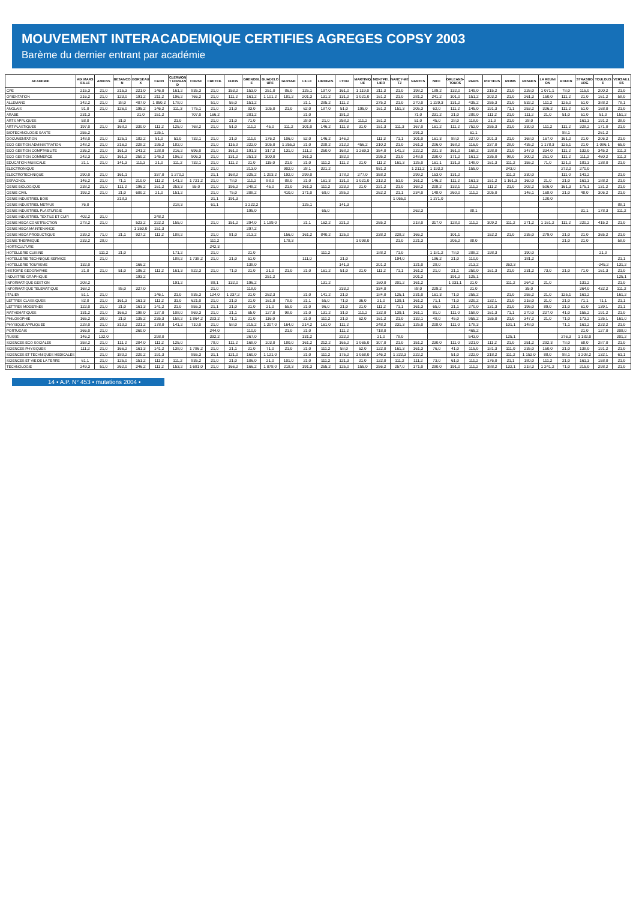MOUVEMENT INTERACADEMIQUE CERTIFIES AGREGES COPSY 2003
Barème du dernier entrant par académie
| ACADEMIE | AIX MARSEILLE | AMIENS | BESANCON | BORDEAUX | CAEN | CLERMONT FERRAND | CORSE | CRETEIL | DIJON | GRENOBLE | GUADELOUPE | GUYANE | LILLE | LIMOGES | LYON | MARTINIQUE | MONTPELLIER | NANCY-METZ | NANTES | NICE | ORLEANS-TOURS | PARIS | POITIERS | REIMS | RENNES | LA REUNION | ROUEN | STRASBOURG | TOULOUSE | VERSAILLES |
| --- | --- | --- | --- | --- | --- | --- | --- | --- | --- | --- | --- | --- | --- | --- | --- | --- | --- | --- | --- | --- | --- | --- | --- | --- | --- | --- | --- | --- | --- | --- |
| CPE | 215,3 | 21,0 | 215,3 | 221,0 | 146,0 | 161,2 | 835,3 | 21,0 | 153,2 | 153,0 | 251,0 | 86,0 | 125,1 | 197,0 | 161,0 | 1 119,0 | 211,3 | 21,0 | 198,2 | 189,2 | 132,0 | 149,0 | 215,2 | 21,0 | 226,0 | 1 071,1 | 78,0 | 115,0 | 200,2 | 21,0 |
| ORIENTATION | 216,2 | 21,0 | 123,0 | 191,2 | 211,2 | 196,2 | 766,2 | 21,0 | 111,2 | 161,2 | 1 101,2 | 181,2 | 201,3 | 131,2 | 131,2 | 1 021,0 | 161,2 | 21,0 | 281,2 | 241,2 | 101,0 | 151,2 | 203,2 | 21,0 | 261,3 | 150,0 | 111,2 | 21,0 | 161,2 | 58,0 |
| ALLEMAND | 342,2 | 21,0 | 38,0 | 407,0 | 1 050,2 | 178,0 | | 51,0 | 55,0 | 151,2 | | | 21,1 | 285,2 | 111,2 | | 275,2 | 21,0 | 270,0 | 1 229,3 | 131,2 | 435,2 | 255,3 | 21,0 | 532,2 | 111,2 | 125,0 | 51,0 | 388,2 | 78,1 |
| ANGLAIS | 91,0 | 21,0 | 126,0 | 195,2 | 146,2 | 111,3 | 775,1 | 21,0 | 21,0 | 93,0 | 105,0 | 21,0 | 62,0 | 187,0 | 51,0 | 195,0 | 161,2 | 151,3 | 205,3 | 62,0 | 111,2 | 145,0 | 191,3 | 71,1 | 253,2 | 326,2 | 111,2 | 51,0 | 168,0 | 21,0 |
| ARABE | 231,3 | | | 21,0 | 151,2 | | 707,0 | 166,2 | | 201,2 | | | 21,0 | | 181,2 | | | | 71,0 | 231,2 | 21,0 | 280,0 | 111,2 | 21,0 | 111,2 | 21,0 | 51,0 | 51,0 | 51,0 | 151,2 |
| ARTS APPLIQUES | 58,0 | | 31,0 | | | 21,0 | | 21,0 | 21,0 | 71,0 | | | 28,0 | 21,0 | 258,2 | 111,2 | 161,2 | | 51,0 | 45,0 | 28,0 | 118,0 | 21,0 | 21,0 | 28,0 | | | 161,3 | 191,2 | 38,0 |
| ART PLASTIQUES | 197,0 | 21,0 | 168,2 | 330,0 | 111,2 | 125,0 | 768,2 | 21,0 | 51,0 | 111,2 | 45,0 | 111,2 | 101,0 | 146,2 | 111,3 | 31,0 | 151,3 | 111,3 | 167,0 | 161,2 | 111,2 | 752,0 | 255,3 | 21,0 | 330,0 | 111,2 | 111,2 | 328,2 | 171,0 | 21,0 |
| BIOTECHNOLOGIE SANTE | 255,2 | | | | 125,1 | | | | | | | | | | | | | | 291,3 | | | 61,1 | | | | | 88,1 | | 261,2 | |
| DOCUMENTATION | 148,0 | 21,0 | 125,1 | 182,2 | 51,0 | 51,0 | 732,1 | 21,0 | 21,0 | 111,0 | 176,2 | 106,0 | 52,0 | 146,2 | 146,2 | | 111,3 | 71,1 | 101,0 | 161,3 | 88,0 | 327,0 | 201,3 | 21,0 | 168,0 | 167,0 | 161,2 | 21,0 | 206,2 | 21,0 |
| ECO GESTION ADMINISTRATION | 248,2 | 21,0 | 216,2 | 228,2 | 195,2 | 182,0 | | 21,0 | 115,0 | 222,0 | 305,0 | 1 255,3 | 21,0 | 208,2 | 212,2 | 456,2 | 210,2 | 21,0 | 261,3 | 206,0 | 168,2 | 116,0 | 237,0 | 28,0 | 435,2 | 1 178,3 | 125,1 | 21,0 | 1 086,1 | 65,0 |
| ECO GESTION COMPTABILITE | 236,2 | 21,0 | 161,3 | 241,2 | 128,0 | 216,2 | 696,0 | 21,0 | 161,0 | 191,3 | 317,2 | 131,0 | 111,2 | 250,0 | 168,2 | 1 269,3 | 354,0 | 141,2 | 222,2 | 231,3 | 161,0 | 168,2 | 198,0 | 21,0 | 347,0 | 334,0 | 111,2 | 132,0 | 345,2 | 111,2 |
| ECO GESTION COMMERCE | 242,3 | 21,0 | 161,2 | 250,2 | 145,2 | 196,2 | 906,3 | 21,0 | 131,2 | 251,3 | 300,0 | | 161,3 | | 182,0 | | 295,2 | 21,0 | 248,0 | 230,0 | 171,2 | 161,2 | 235,0 | 98,0 | 300,2 | 251,0 | 111,2 | 111,2 | 460,2 | 111,2 |
| EDUCATION MUSICALE | 21,1 | 21,0 | 141,3 | 111,3 | 21,0 | 111,2 | 732,1 | 21,0 | 111,2 | 21,0 | 115,0 | 21,0 | 21,0 | 111,2 | 111,2 | 21,0 | 111,2 | 161,3 | 125,0 | 161,1 | 131,3 | 148,0 | 161,3 | 111,2 | 155,2 | 71,0 | 121,0 | 181,3 | 138,0 | 21,0 |
| ELECTRONIQUE | | | | | | | | 21,0 | | 213,0 | | 902,0 | 28,1 | 321,2 | | | 931,2 | | 1 211,2 | 1 193,2 | | 155,0 | | 243,0 | | | 272,2 | 270,0 | | |
| ELECTROTECHNIQUE | 290,0 | 21,0 | 161,1 | | 337,0 | 1 270,2 | | 21,1 | 168,2 | 325,2 | 1 203,2 | 192,0 | 299,0 | | 178,2 | 277,0 | 358,2 | | 299,2 | 153,0 | 131,2 | | | 111,2 | 330,0 | | 111,0 | 141,2 | | 21,0 |
| ESPAGNOL | 146,2 | 21,0 | 71,1 | 210,0 | 111,2 | 141,2 | 1 721,2 | 21,0 | 78,0 | 111,2 | 88,0 | 88,0 | 21,0 | 161,3 | 131,0 | 1 021,0 | 213,2 | 51,0 | 161,2 | 146,2 | 111,2 | 161,3 | 151,2 | 1 161,3 | 160,0 | 21,0 | 21,0 | 161,3 | 188,2 | 21,0 |
| GENIE BIOLOGIQUE | 238,2 | 21,0 | 111,2 | 196,2 | 161,2 | 253,3 | 55,0 | 21,0 | 195,2 | 248,2 | 45,0 | 21,0 | 161,3 | 111,2 | 223,2 | 21,0 | 221,2 | 21,0 | 168,2 | 208,2 | 132,1 | 111,2 | 111,2 | 21,0 | 202,2 | 506,0 | 161,3 | 175,1 | 131,2 | 21,0 |
| GENIE CIVIL | 193,2 | 21,0 | 21,0 | 600,2 | 21,0 | 151,2 | | 21,0 | 75,0 | 208,2 | | 410,0 | 171,0 | 69,0 | 285,2 | | 262,2 | 21,1 | 234,0 | 148,0 | 260,0 | 111,2 | 205,0 | | 146,1 | 168,0 | 21,0 | 48,0 | 306,2 | 21,0 |
| GENIE INDUSTRIEL BOIS | | | 218,3 | | | | | 31,1 | 191,3 | | | | | | | | | 1 065,0 | | 1 271,0 | | | | | | 120,0 | | | | |
| GENIE INDUSTRIEL METAUX | 76,0 | | | | | 218,3 | | 61,1 | | 1 222,2 | | | 125,1 | | 141,3 | | | | | | | | | | | | | | | 88,1 |
| GENIE INDUSTRIEL PLASTURGIE | | | | | | | | | | 195,0 | | | | 65,0 | | | | | 262,3 | | | 88,1 | | | | | | 31,1 | 178,3 | 111,2 |
| GENIE INDUSTRIEL TEXTILE ET CUIR | 402,2 | 31,0 | | | 248,2 | | | | | | | | | | | | | | | | | | | | | | | | | |
| GENIE MECA CONSTRUCTION | 278,2 | 21,0 | | 523,2 | 222,2 | 155,0 | | 21,0 | 151,2 | 294,0 | 1 199,0 | | 21,1 | 162,2 | 221,2 | | 265,2 | | 218,0 | 317,0 | 128,0 | 111,2 | 309,2 | 111,2 | 271,2 | 1 161,2 | 111,2 | 220,2 | 415,2 | 21,0 |
| GENIE MECA MAINTENANCE | | | | 1 350,0 | 151,3 | | | | | 297,2 | | | | | | | | | | | | | | | | | | | | |
| GENIE MECA PRODUCTIQUE | 239,2 | 71,0 | 21,1 | 927,2 | 111,2 | 188,2 | | 21,0 | 81,0 | 213,2 | | 156,0 | 161,2 | 840,2 | 125,0 | | 238,2 | 228,2 | 166,2 | | 101,1 | | 152,2 | 21,0 | 235,0 | 279,0 | 21,0 | 21,0 | 365,2 | 21,0 |
| GENIE THERMIQUE | 233,2 | 28,0 | | | | | | 111,2 | | | | 178,3 | | | | 1 098,0 | | 21,0 | 221,3 | | 205,2 | 88,0 | | | | | 21,0 | 21,0 | | 58,0 |
| HORTICULTURE | | | | | | | | 242,3 | | | | | | | | | | | | | | | | | | | | | | |
| HOTELLERIE CUISINE | | 111,2 | 21,0 | | | 171,2 | | 21,0 | | 21,0 | | | | 111,2 | | | 188,2 | 71,0 | | 1 181,2 | 78,0 | 208,2 | 198,3 | | 190,0 | | | | 21,0 | |
| HOTELLERIE TECHNIQUE SERVICE | | 21,0 | | | | 188,2 | 1 738,2 | 21,0 | 21,0 | 51,0 | | | 111,0 | | 21,0 | | | 194,0 | | 196,2 | 21,0 | 110,0 | | | 181,2 | | | | | 21,1 |
| HOTELLERIE TOURISME | 132,0 | | | 166,2 | | | | | | 138,0 | | | | | 141,3 | | 201,2 | | 121,0 | 28,0 | | 213,2 | | 262,3 | | | | | -245,2 | 131,2 |
| HISTOIRE GEOGRAPHIE | 21,0 | 21,0 | 51,0 | 186,2 | 111,2 | 161,3 | 822,3 | 21,0 | 71,0 | 21,0 | 21,0 | 21,0 | 21,0 | 161,2 | 51,0 | 21,0 | 111,2 | 71,1 | 161,2 | 21,0 | 21,1 | 250,0 | 161,3 | 21,0 | 231,2 | 73,0 | 21,0 | 71,0 | 161,3 | 21,0 |
| INDUSTRIE GRAPHIQUE | | | | 193,2 | | | | | | | 251,2 | | | | | | | | 201,2 | | 191,2 | 125,1 | | | | | | | | 125,1 |
| INFORMATIQUE GESTION | 208,2 | | | | | 191,2 | | 88,1 | 132,0 | 196,2 | | | | 131,2 | | | 160,0 | 201,2 | 161,2 | | 1 031,1 | 21,0 | | 111,2 | 264,2 | 21,0 | | 131,2 | | 21,0 |
| INFORMATIQUE TELEMATIQUE | 168,2 | | 85,0 | 327,0 | | | | 21,0 | | 118,0 | | | | | 233,2 | | 334,0 | | 88,0 | 229,2 | | 21,0 | | | 35,0 | | | 364,0 | 432,2 | 111,2 |
| ITALIEN | 51,1 | 21,0 | | | 146,1 | 21,0 | 835,3 | 124,0 | 1 237,2 | 21,0 | 262,3 | | 21,0 | 141,2 | 21,0 | | 184,0 | 125,1 | 231,0 | 161,3 | 71,0 | 255,2 | | 21,0 | 255,2 | 21,0 | 125,1 | 161,2 | | 161,2 |
| LETTRES CLASSIQUES | 82,0 | 21,0 | 161,3 | 161,3 | 111,2 | 31,0 | 621,0 | 21,0 | 21,0 | 21,0 | 161,0 | 78,0 | 21,1 | 55,0 | 71,0 | 36,0 | 21,0 | 139,1 | 161,2 | 71,1 | 71,0 | 320,2 | 132,1 | 21,0 | 216,0 | 31,0 | 21,0 | 71,1 | 71,1 | 21,1 |
| LETTRES MODERNES | 122,0 | 21,0 | 21,0 | 161,3 | 141,2 | 21,0 | 855,3 | 21,1 | 21,0 | 21,0 | 21,0 | 55,0 | 21,0 | 96,0 | 21,0 | 21,0 | 111,2 | 71,1 | 161,3 | 65,0 | 21,1 | 270,0 | 131,3 | 21,0 | 195,0 | 89,0 | 21,0 | 61,0 | 139,1 | 21,1 |
| MATHEMATIQUES | 131,2 | 21,0 | 166,2 | 198,0 | 137,0 | 108,0 | 869,3 | 21,0 | 21,1 | 65,0 | 127,0 | 98,0 | 21,0 | 131,2 | 31,0 | 111,2 | 132,0 | 139,1 | 161,1 | 81,0 | 111,0 | 158,0 | 161,3 | 71,1 | 270,0 | 227,0 | 41,0 | 155,2 | 191,2 | 21,0 |
| PHILOSOPHIE | 165,2 | 38,0 | 21,0 | 135,2 | 235,3 | 158,2 | 1 864,2 | 203,2 | 71,1 | 21,0 | 116,0 | | 21,0 | 111,2 | 21,0 | 62,0 | 161,2 | 21,0 | 132,1 | 48,0 | 45,0 | 955,2 | 165,0 | 21,0 | 347,2 | 21,0 | 71,0 | 173,2 | 125,1 | 161,0 |
| PHYSIQUE APPLIQUEE | 228,0 | 21,0 | 310,2 | 221,2 | 178,0 | 141,2 | 710,0 | 21,0 | 58,0 | 215,2 | 1 207,0 | 164,0 | 214,2 | 161,0 | 111,2 | | 248,2 | 231,3 | 125,0 | 208,0 | 111,0 | 178,3 | | 101,1 | 148,0 | | 71,1 | 161,2 | 223,2 | 21,0 |
| PORTUGAIS | 366,0 | 21,0 | | 260,0 | | | | 244,0 | | 110,0 | | 21,0 | 21,0 | | 111,2 | | 718,0 | | | | | 465,2 | | | | | | 21,0 | 127,0 | 208,0 |
| RUSSE | 146,2 | 132,0 | | | 298,0 | | | 392,2 | | 267,0 | | | 131,2 | | 222,2 | | 21,0 | 78,0 | | | | 543,0 | | 125,1 | | | 276,3 | 1 182,0 | | 201,2 |
| SCIENCES ECO SOCIALES | 358,2 | 21,0 | 111,2 | 204,0 | 111,2 | 125,0 | | 78,0 | 111,2 | 168,0 | 103,0 | 180,0 | 161,2 | 212,2 | 165,2 | 1 065,0 | 307,0 | 21,0 | 151,2 | 230,0 | 111,0 | 321,0 | 111,2 | 21,0 | 251,2 | 292,3 | 78,0 | 68,0 | 287,0 | 21,0 |
| SCIENCES PHYSIQUES | 111,2 | 21,0 | 166,2 | 161,3 | 141,2 | 138,0 | 1 786,2 | 21,0 | 21,1 | 21,0 | 71,0 | 21,0 | 21,0 | 111,2 | 58,0 | 52,0 | 122,0 | 161,3 | 161,3 | 76,0 | 41,0 | 115,0 | 181,3 | 111,0 | 235,0 | 150,0 | 21,0 | 138,0 | 191,2 | 21,0 |
| SCIENCES ET TECHNIQUES MEDICALES | | 21,0 | 180,2 | 220,2 | 191,3 | | 855,3 | 31,1 | 121,0 | 160,0 | 1 121,0 | | 21,0 | 111,2 | 175,2 | 1 058,0 | 146,2 | 1 222,3 | 222,2 | | 51,0 | 222,0 | 218,2 | 111,2 | 1 152,0 | 88,0 | 88,1 | 1 208,2 | 132,1 | 61,1 |
| SCIENCES ET VIE DE LA TERRE | 61,1 | 21,0 | 125,0 | 151,2 | 111,2 | 111,2 | 835,2 | 21,0 | 21,0 | 106,0 | 21,0 | 101,0 | 21,0 | 111,2 | 121,3 | 21,0 | 122,0 | 111,2 | 111,2 | 73,0 | 61,0 | 111,2 | 176,0 | 21,1 | 180,0 | 111,2 | 21,0 | 161,3 | 158,0 | 21,0 |
| TECHNOLOGIE | 249,3 | 51,0 | 262,0 | 246,2 | 111,2 | 153,2 | 1 681,0 | 21,0 | 166,2 | 166,2 | 1 078,0 | 218,3 | 191,3 | 255,2 | 125,0 | 155,0 | 256,2 | 257,0 | 171,0 | 290,0 | 191,0 | 111,2 | 388,2 | 132,1 | 218,3 | 1 241,2 | 71,0 | 215,0 | 298,2 | 21,0 |
14 • A.P. N° 453 • mutations 2004 •